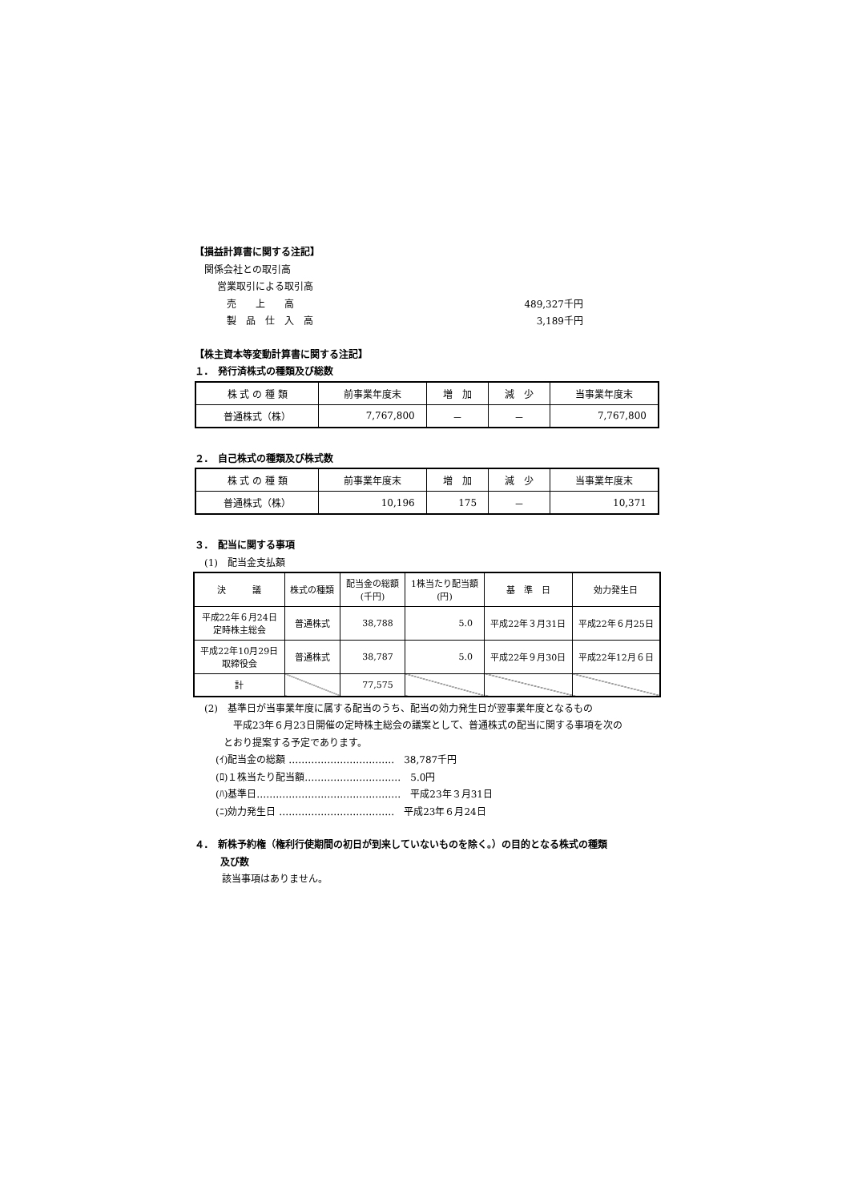【損益計算書に関する注記】
関係会社との取引高
営業取引による取引高
売　　上　　高 489,327千円
製　品　仕　入　高 3,189千円
【株主資本等変動計算書に関する注記】
１.　発行済株式の種類及び総数
| 株 式 の 種 類 | 前事業年度末 | 増 加 | 減 少 | 当事業年度末 |
| --- | --- | --- | --- | --- |
| 普通株式（株） | 7,767,800 | － | － | 7,767,800 |
２.　自己株式の種類及び株式数
| 株 式 の 種 類 | 前事業年度末 | 増 加 | 減 少 | 当事業年度末 |
| --- | --- | --- | --- | --- |
| 普通株式（株） | 10,196 | 175 | － | 10,371 |
３.　配当に関する事項
(1)　配当金支払額
| 決 議 | 株式の種類 | 配当金の総額 (千円) | 1株当たり配当額 (円) | 基 準 日 | 効力発生日 |
| --- | --- | --- | --- | --- | --- |
| 平成22年６月24日 定時株主総会 | 普通株式 | 38,788 | 5.0 | 平成22年３月31日 | 平成22年６月25日 |
| 平成22年10月29日 取締役会 | 普通株式 | 38,787 | 5.0 | 平成22年９月30日 | 平成22年12月６日 |
| 計 | | 77,575 | | | |
(2)　基準日が当事業年度に属する配当のうち、配当の効力発生日が翌事業年度となるもの
平成23年６月23日開催の定時株主総会の議案として、普通株式の配当に関する事項を次の
とおり提案する予定であります。
(ｲ)配当金の総額 ……………………………　38,787千円
(ﾛ)１株当たり配当額…………………………　5.0円
(ﾊ)基準日………………………………………　平成23年３月31日
(ﾆ)効力発生日 ………………………………　平成23年６月24日
４.　新株予約権（権利行使期間の初日が到来していないものを除く。）の目的となる株式の種類
及び数
該当事項はありません。